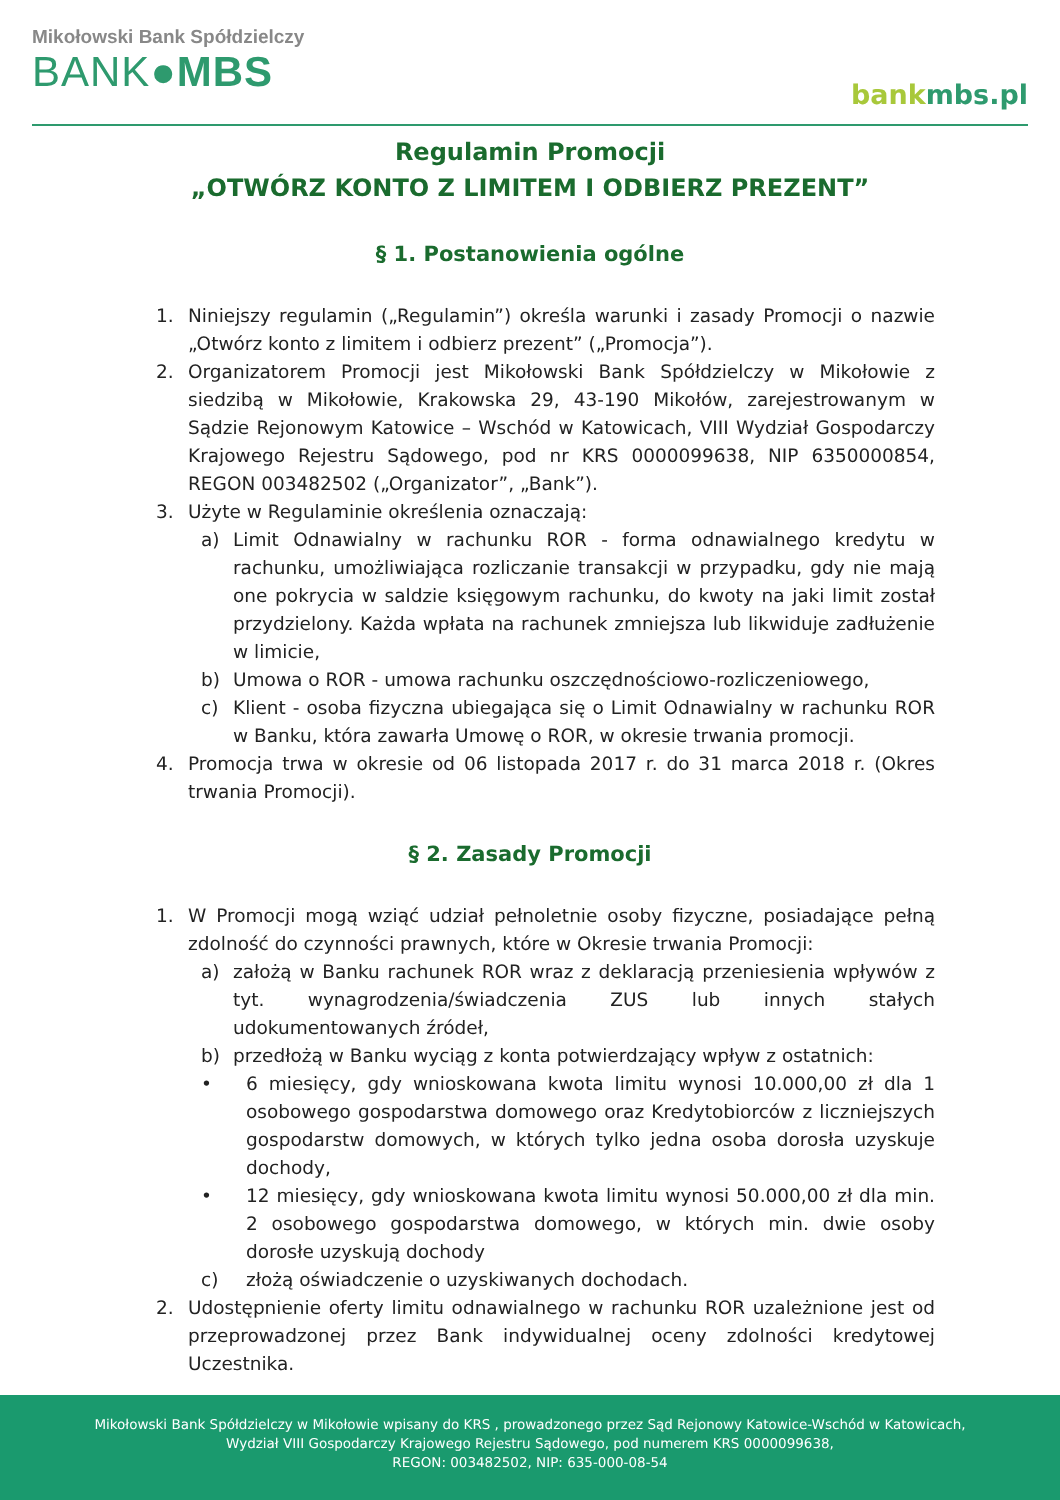Mikołowski Bank Spółdzielczy
BANK●MBS
bankmbs.pl
Regulamin Promocji
„OTWÓRZ KONTO Z LIMITEM I ODBIERZ PREZENT”
§ 1. Postanowienia ogólne
1. Niniejszy regulamin („Regulamin”) określa warunki i zasady Promocji o nazwie „Otwórz konto z limitem i odbierz prezent” („Promocja”).
2. Organizatorem Promocji jest Mikołowski Bank Spółdzielczy w Mikołowie z siedzibą w Mikołowie, Krakowska 29, 43-190 Mikołów, zarejestrowanym w Sądzie Rejonowym Katowice – Wschód w Katowicach, VIII Wydział Gospodarczy Krajowego Rejestru Sądowego, pod nr KRS 0000099638, NIP 6350000854, REGON 003482502 („Organizator”, „Bank”).
3. Użyte w Regulaminie określenia oznaczają:
a) Limit Odnawialny w rachunku ROR - forma odnawialnego kredytu w rachunku, umożliwiająca rozliczanie transakcji w przypadku, gdy nie mają one pokrycia w saldzie księgowym rachunku, do kwoty na jaki limit został przydzielony. Każda wpłata na rachunek zmniejsza lub likwiduje zadłużenie w limicie,
b) Umowa o ROR - umowa rachunku oszczędnościowo-rozliczeniowego,
c) Klient - osoba fizyczna ubiegająca się o Limit Odnawialny w rachunku ROR w Banku, która zawarła Umowę o ROR, w okresie trwania promocji.
4. Promocja trwa w okresie od 06 listopada 2017 r. do 31 marca 2018 r. (Okres trwania Promocji).
§ 2. Zasady Promocji
1. W Promocji mogą wziąć udział pełnoletnie osoby fizyczne, posiadające pełną zdolność do czynności prawnych, które w Okresie trwania Promocji:
a) założą w Banku rachunek ROR wraz z deklaracją przeniesienia wpływów z tyt. wynagrodzenia/świadczenia ZUS lub innych stałych udokumentowanych źródeł,
b) przedłożą w Banku wyciąg z konta potwierdzający wpływ z ostatnich:
• 6 miesięcy, gdy wnioskowana kwota limitu wynosi 10.000,00 zł dla 1 osobowego gospodarstwa domowego oraz Kredytobiorców z liczniejszych gospodarstw domowych, w których tylko jedna osoba dorosła uzyskuje dochody,
• 12 miesięcy, gdy wnioskowana kwota limitu wynosi 50.000,00 zł dla min. 2 osobowego gospodarstwa domowego, w których min. dwie osoby dorosłe uzyskują dochody
c) złożą oświadczenie o uzyskiwanych dochodach.
2. Udostępnienie oferty limitu odnawialnego w rachunku ROR uzależnione jest od przeprowadzonej przez Bank indywidualnej oceny zdolności kredytowej Uczestnika.
Mikołowski Bank Spółdzielczy w Mikołowie wpisany do KRS , prowadzonego przez Sąd Rejonowy Katowice-Wschód w Katowicach,
Wydział VIII Gospodarczy Krajowego Rejestru Sądowego, pod numerem KRS 0000099638,
REGON: 003482502, NIP: 635-000-08-54